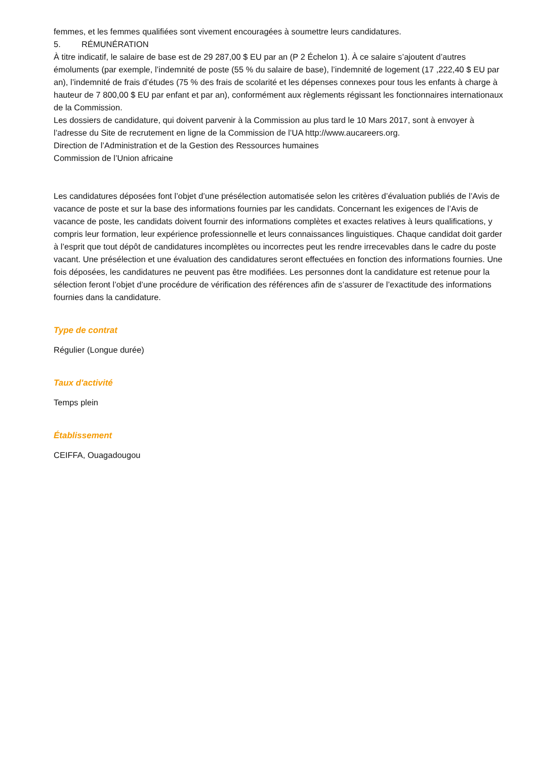femmes, et les femmes qualifiées sont vivement encouragées à soumettre leurs candidatures.
5. RÉMUNÉRATION
À titre indicatif, le salaire de base est de 29 287,00 $ EU par an (P 2 Échelon 1). À ce salaire s’ajoutent d’autres émoluments (par exemple, l’indemnité de poste (55 % du salaire de base), l’indemnité de logement (17 ,222,40 $ EU par an), l’indemnité de frais d’études (75 % des frais de scolarité et les dépenses connexes pour tous les enfants à charge à hauteur de 7 800,00 $ EU par enfant et par an), conformément aux règlements régissant les fonctionnaires internationaux de la Commission.
Les dossiers de candidature, qui doivent parvenir à la Commission au plus tard le 10 Mars 2017, sont à envoyer à l’adresse du Site de recrutement en ligne de la Commission de l’UA http://www.aucareers.org.
Direction de l’Administration et de la Gestion des Ressources humaines
Commission de l’Union africaine
Les candidatures déposées font l’objet d’une présélection automatisée selon les critères d’évaluation publiés de l’Avis de vacance de poste et sur la base des informations fournies par les candidats. Concernant les exigences de l’Avis de vacance de poste, les candidats doivent fournir des informations complètes et exactes relatives à leurs qualifications, y compris leur formation, leur expérience professionnelle et leurs connaissances linguistiques. Chaque candidat doit garder à l’esprit que tout dépôt de candidatures incomplètes ou incorrectes peut les rendre irrecevables dans le cadre du poste vacant. Une présélection et une évaluation des candidatures seront effectuées en fonction des informations fournies. Une fois déposées, les candidatures ne peuvent pas être modifiées. Les personnes dont la candidature est retenue pour la sélection feront l’objet d’une procédure de vérification des références afin de s’assurer de l’exactitude des informations fournies dans la candidature.
Type de contrat
Régulier (Longue durée)
Taux d'activité
Temps plein
Établissement
CEIFFA, Ouagadougou